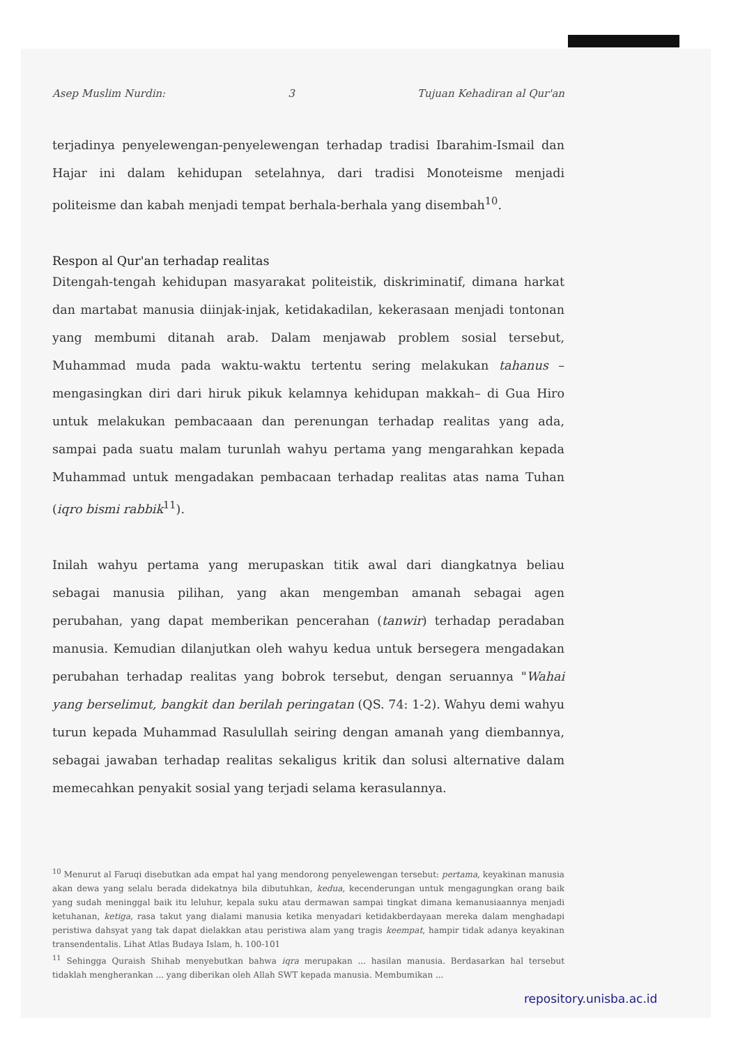Asep Muslim Nurdin: 3 Tujuan Kehadiran al Qur'an
terjadinya penyelewengan-penyelewengan terhadap tradisi Ibarahim-Ismail dan Hajar ini dalam kehidupan setelahnya, dari tradisi Monoteisme menjadi politeisme dan kabah menjadi tempat berhala-berhala yang disembah<sup>10</sup>.
Respon al Qur'an terhadap realitas
Ditengah-tengah kehidupan masyarakat politeistik, diskriminatif, dimana harkat dan martabat manusia diinjak-injak, ketidakadilan, kekerasaan menjadi tontonan yang membumi ditanah arab. Dalam menjawab problem sosial tersebut, Muhammad muda pada waktu-waktu tertentu sering melakukan tahanus –mengasingkan diri dari hiruk pikuk kelamnya kehidupan makkah– di Gua Hiro untuk melakukan pembacaaan dan perenungan terhadap realitas yang ada, sampai pada suatu malam turunlah wahyu pertama yang mengarahkan kepada Muhammad untuk mengadakan pembacaan terhadap realitas atas nama Tuhan (iqro bismi rabbik<sup>11</sup>).
Inilah wahyu pertama yang merupaskan titik awal dari diangkatnya beliau sebagai manusia pilihan, yang akan mengemban amanah sebagai agen perubahan, yang dapat memberikan pencerahan (tanwir) terhadap peradaban manusia. Kemudian dilanjutkan oleh wahyu kedua untuk bersegera mengadakan perubahan terhadap realitas yang bobrok tersebut, dengan seruannya "Wahai yang berselimut, bangkit dan berilah peringatan (QS. 74: 1-2). Wahyu demi wahyu turun kepada Muhammad Rasulullah seiring dengan amanah yang diembannya, sebagai jawaban terhadap realitas sekaligus kritik dan solusi alternative dalam memecahkan penyakit sosial yang terjadi selama kerasulannya.
<sup>10</sup> Menurut al Faruqi disebutkan ada empat hal yang mendorong penyelewengan tersebut: pertama, keyakinan manusia akan dewa yang selalu berada didekatnya bila dibutuhkan, kedua, kecenderungan untuk mengagungkan orang baik yang sudah meninggal baik itu leluhur, kepala suku atau dermawan sampai tingkat dimana kemanusiaannya menjadi ketuhanan, ketiga, rasa takut yang dialami manusia ketika menyadari ketidakberdayaan mereka dalam menghadapi peristiwa dahsyat yang tak dapat dielakkan atau peristiwa alam yang tragis keempat, hampir tidak adanya keyakinan transendentalis. Lihat Atlas Budaya Islam, h. 100-101
<sup>11</sup> Sehingga Quraish Shihab menyebutkan bahwa iqra merupakan ... hasilan manusia. Berdasarkan hal tersebut tidaklah mengherankan ... yang diberikan oleh Allah SWT kepada manusia. Membumikan ...
repository.unisba.ac.id